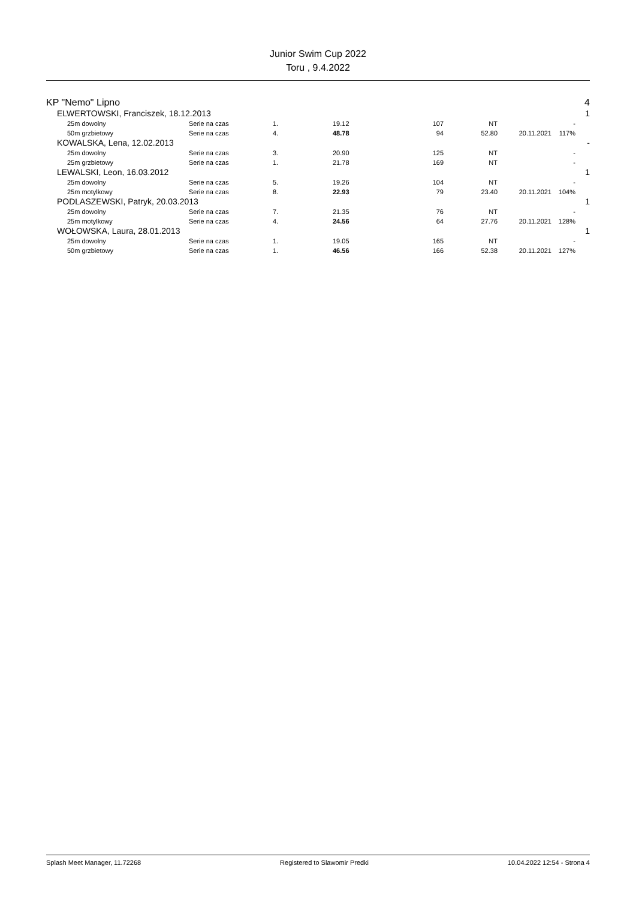Junior Swim Cup 2022
Toru , 9.4.2022
| KP "Nemo" Lipno | | | | | | | | | 4 |
| | ELWERTOWSKI, Franciszek, 18.12.2013 | | | | | | | | 1 |
| | 25m dowolny | Serie na czas | 1. | 19.12 | 107 | NT | | - | |
| | 50m grzbietowy | Serie na czas | 4. | 48.78 | 94 | 52.80 | 20.11.2021 | 117% | |
| | KOWALSKA, Lena, 12.02.2013 | | | | | | | | - |
| | 25m dowolny | Serie na czas | 3. | 20.90 | 125 | NT | | - | |
| | 25m grzbietowy | Serie na czas | 1. | 21.78 | 169 | NT | | - | |
| | LEWALSKI, Leon, 16.03.2012 | | | | | | | | 1 |
| | 25m dowolny | Serie na czas | 5. | 19.26 | 104 | NT | | - | |
| | 25m motylkowy | Serie na czas | 8. | 22.93 | 79 | 23.40 | 20.11.2021 | 104% | |
| | PODLASZEWSKI, Patryk, 20.03.2013 | | | | | | | | 1 |
| | 25m dowolny | Serie na czas | 7. | 21.35 | 76 | NT | | - | |
| | 25m motylkowy | Serie na czas | 4. | 24.56 | 64 | 27.76 | 20.11.2021 | 128% | |
| | WOŁOWSKA, Laura, 28.01.2013 | | | | | | | | 1 |
| | 25m dowolny | Serie na czas | 1. | 19.05 | 165 | NT | | - | |
| | 50m grzbietowy | Serie na czas | 1. | 46.56 | 166 | 52.38 | 20.11.2021 | 127% | |
Splash Meet Manager, 11.72268 Registered to Slawomir Predki 10.04.2022 12:54 - Strona 4